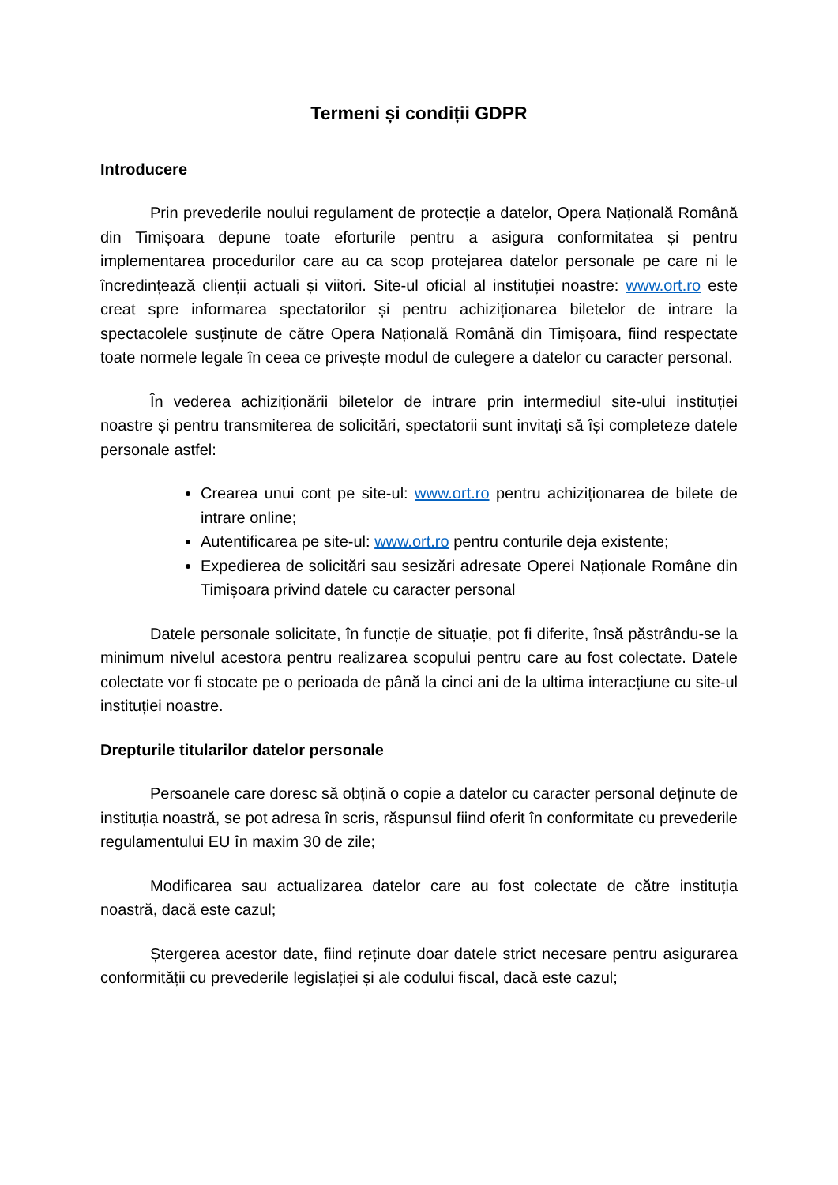Termeni și condiții GDPR
Introducere
Prin prevederile noului regulament de protecție a datelor, Opera Națională Română din Timișoara depune toate eforturile pentru a asigura conformitatea și pentru implementarea procedurilor care au ca scop protejarea datelor personale pe care ni le încredințează clienții actuali și viitori. Site-ul oficial al instituției noastre: www.ort.ro este creat spre informarea spectatorilor și pentru achiziționarea biletelor de intrare la spectacolele susținute de către Opera Națională Română din Timișoara, fiind respectate toate normele legale în ceea ce privește modul de culegere a datelor cu caracter personal.
În vederea achiziționării biletelor de intrare prin intermediul site-ului instituției noastre și pentru transmiterea de solicitări, spectatorii sunt invitați să își completeze datele personale astfel:
Crearea unui cont pe site-ul: www.ort.ro pentru achiziționarea de bilete de intrare online;
Autentificarea pe site-ul: www.ort.ro pentru conturile deja existente;
Expedierea de solicitări sau sesizări adresate Operei Naționale Române din Timișoara privind datele cu caracter personal
Datele personale solicitate, în funcție de situație, pot fi diferite, însă păstrându-se la minimum nivelul acestora pentru realizarea scopului pentru care au fost colectate. Datele colectate vor fi stocate pe o perioada de până la cinci ani de la ultima interacțiune cu site-ul instituției noastre.
Drepturile titularilor datelor personale
Persoanele care doresc să obțină o copie a datelor cu caracter personal deținute de instituția noastră, se pot adresa în scris, răspunsul fiind oferit în conformitate cu prevederile regulamentului EU în maxim 30 de zile;
Modificarea sau actualizarea datelor care au fost colectate de către instituția noastră, dacă este cazul;
Ștergerea acestor date, fiind reținute doar datele strict necesare pentru asigurarea conformității cu prevederile legislației și ale codului fiscal, dacă este cazul;